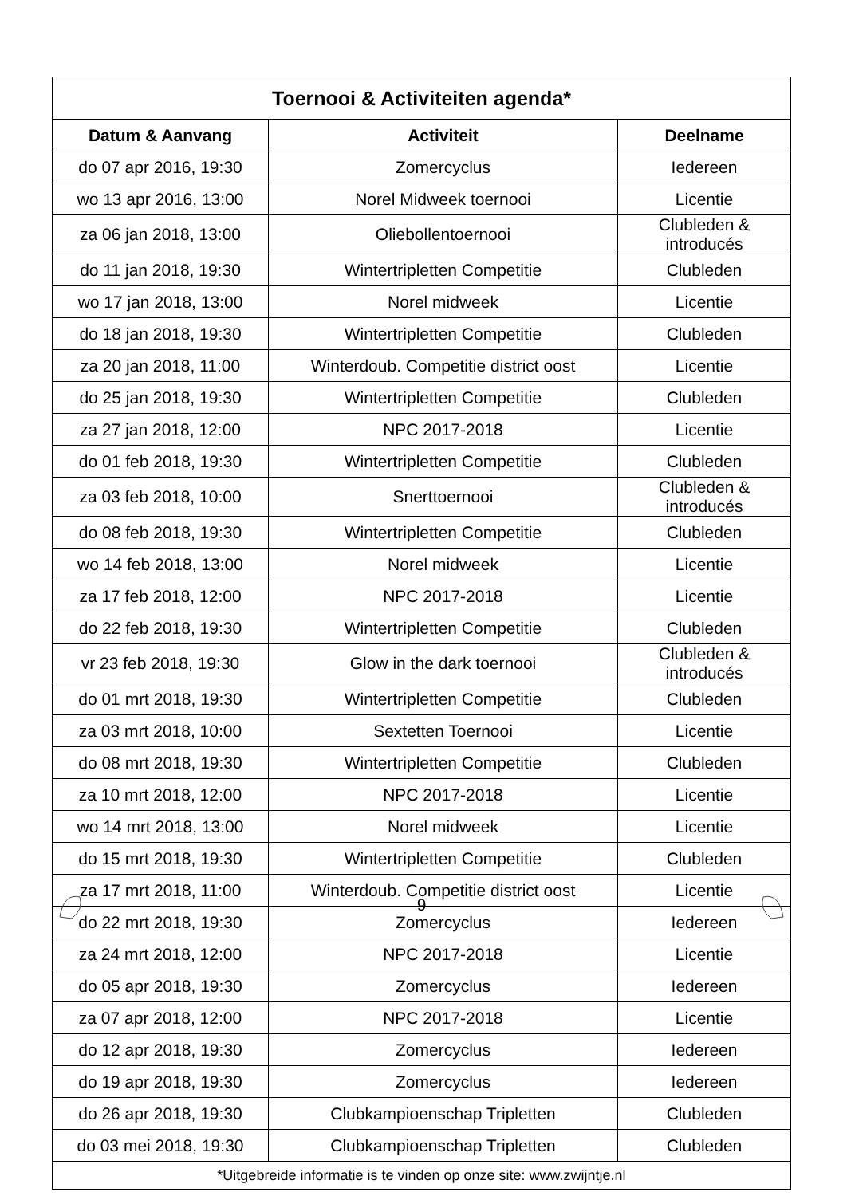| Toernooi & Activiteiten agenda* | | |
| --- | --- | --- |
| Datum & Aanvang | Activiteit | Deelname |
| do 07 apr 2016, 19:30 | Zomercyclus | Iedereen |
| wo 13 apr 2016, 13:00 | Norel Midweek toernooi | Licentie |
| za 06 jan 2018, 13:00 | Oliebollentoernooi | Clubleden & introducés |
| do 11 jan 2018, 19:30 | Wintertripletten Competitie | Clubleden |
| wo 17 jan 2018, 13:00 | Norel midweek | Licentie |
| do 18 jan 2018, 19:30 | Wintertripletten Competitie | Clubleden |
| za 20 jan 2018, 11:00 | Winterdoub. Competitie district oost | Licentie |
| do 25 jan 2018, 19:30 | Wintertripletten Competitie | Clubleden |
| za 27 jan 2018, 12:00 | NPC 2017-2018 | Licentie |
| do 01 feb 2018, 19:30 | Wintertripletten Competitie | Clubleden |
| za 03 feb 2018, 10:00 | Snerttoernooi | Clubleden & introducés |
| do 08 feb 2018, 19:30 | Wintertripletten Competitie | Clubleden |
| wo 14 feb 2018, 13:00 | Norel midweek | Licentie |
| za 17 feb 2018, 12:00 | NPC 2017-2018 | Licentie |
| do 22 feb 2018, 19:30 | Wintertripletten Competitie | Clubleden |
| vr 23 feb 2018, 19:30 | Glow in the dark toernooi | Clubleden & introducés |
| do 01 mrt 2018, 19:30 | Wintertripletten Competitie | Clubleden |
| za 03 mrt 2018, 10:00 | Sextetten Toernooi | Licentie |
| do 08 mrt 2018, 19:30 | Wintertripletten Competitie | Clubleden |
| za 10 mrt 2018, 12:00 | NPC 2017-2018 | Licentie |
| wo 14 mrt 2018, 13:00 | Norel midweek | Licentie |
| do 15 mrt 2018, 19:30 | Wintertripletten Competitie | Clubleden |
| za 17 mrt 2018, 11:00 | Winterdoub. Competitie district oost | Licentie |
| do 22 mrt 2018, 19:30 | Zomercyclus | Iedereen |
| za 24 mrt 2018, 12:00 | NPC 2017-2018 | Licentie |
| do 05 apr 2018, 19:30 | Zomercyclus | Iedereen |
| za 07 apr 2018, 12:00 | NPC 2017-2018 | Licentie |
| do 12 apr 2018, 19:30 | Zomercyclus | Iedereen |
| do 19 apr 2018, 19:30 | Zomercyclus | Iedereen |
| do 26 apr 2018, 19:30 | Clubkampioenschap Tripletten | Clubleden |
| do 03 mei 2018, 19:30 | Clubkampioenschap Tripletten | Clubleden |
| *Uitgebreide informatie is te vinden op onze site: www.zwijntje.nl | | |
9